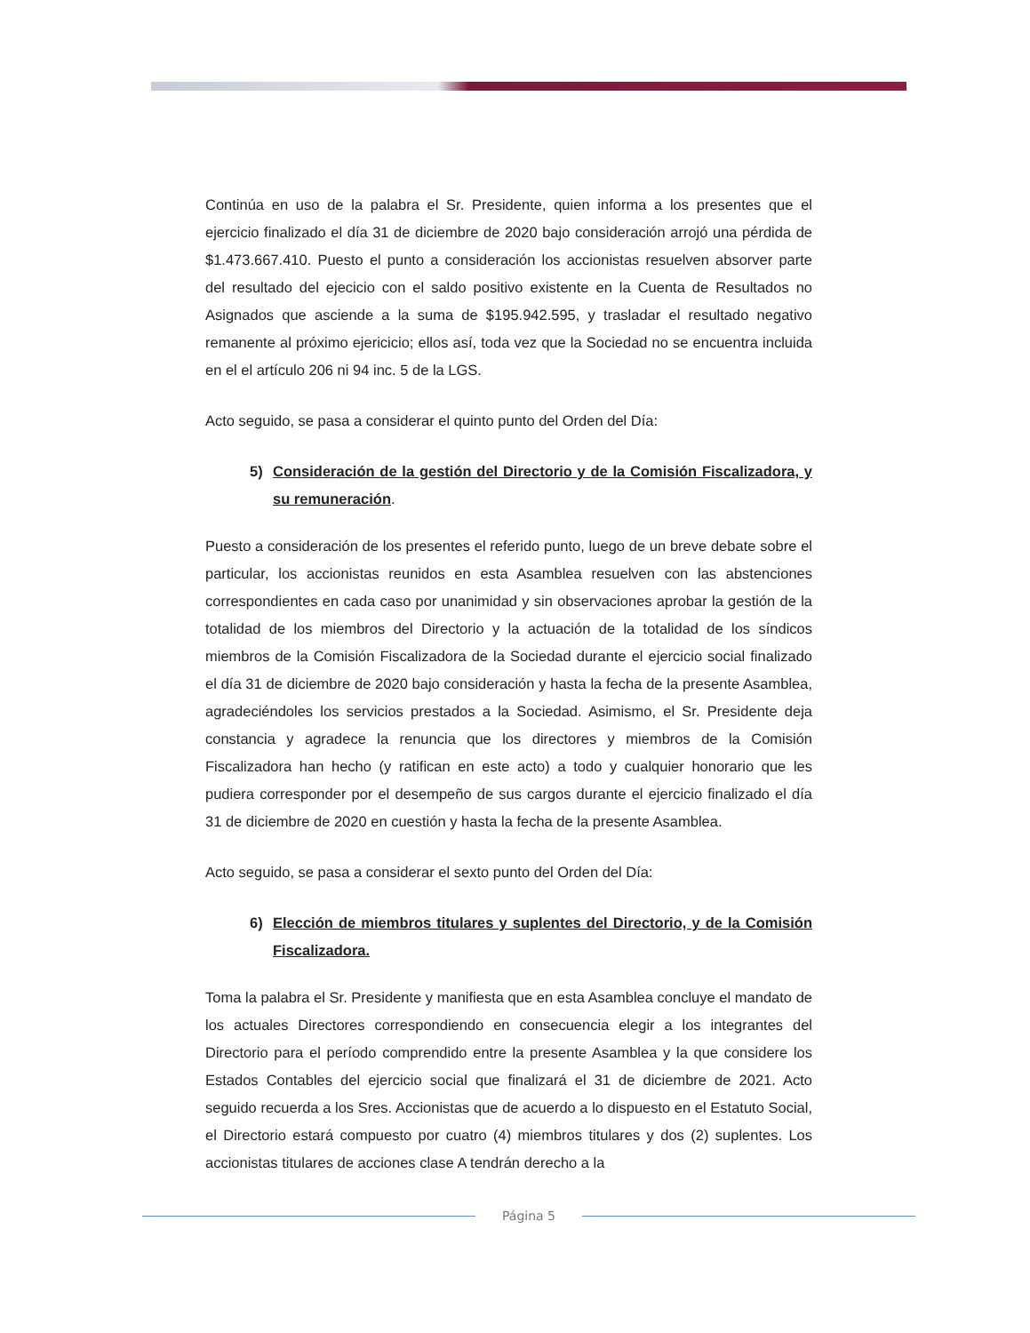Continúa en uso de la palabra el Sr. Presidente, quien informa a los presentes que el ejercicio finalizado el día 31 de diciembre de 2020 bajo consideración arrojó una pérdida de $1.473.667.410. Puesto el punto a consideración los accionistas resuelven absorver parte del resultado del ejecicio con el saldo positivo existente en la Cuenta de Resultados no Asignados que asciende a la suma de $195.942.595, y trasladar el resultado negativo remanente al próximo ejericicio; ellos así, toda vez que la Sociedad no se encuentra incluida en el el artículo 206 ni 94 inc. 5 de la LGS.
Acto seguido, se pasa a considerar el quinto punto del Orden del Día:
5) Consideración de la gestión del Directorio y de la Comisión Fiscalizadora, y su remuneración.
Puesto a consideración de los presentes el referido punto, luego de un breve debate sobre el particular, los accionistas reunidos en esta Asamblea resuelven con las abstenciones correspondientes en cada caso por unanimidad y sin observaciones aprobar la gestión de la totalidad de los miembros del Directorio y la actuación de la totalidad de los síndicos miembros de la Comisión Fiscalizadora de la Sociedad durante el ejercicio social finalizado el día 31 de diciembre de 2020 bajo consideración y hasta la fecha de la presente Asamblea, agradeciéndoles los servicios prestados a la Sociedad. Asimismo, el Sr. Presidente deja constancia y agradece la renuncia que los directores y miembros de la Comisión Fiscalizadora han hecho (y ratifican en este acto) a todo y cualquier honorario que les pudiera corresponder por el desempeño de sus cargos durante el ejercicio finalizado el día 31 de diciembre de 2020 en cuestión y hasta la fecha de la presente Asamblea.
Acto seguido, se pasa a considerar el sexto punto del Orden del Día:
6) Elección de miembros titulares y suplentes del Directorio, y de la Comisión Fiscalizadora.
Toma la palabra el Sr. Presidente y manifiesta que en esta Asamblea concluye el mandato de los actuales Directores correspondiendo en consecuencia elegir a los integrantes del Directorio para el período comprendido entre la presente Asamblea y la que considere los Estados Contables del ejercicio social que finalizará el 31 de diciembre de 2021. Acto seguido recuerda a los Sres. Accionistas que de acuerdo a lo dispuesto en el Estatuto Social, el Directorio estará compuesto por cuatro (4) miembros titulares y dos (2) suplentes. Los accionistas titulares de acciones clase A tendrán derecho a la
Página 5